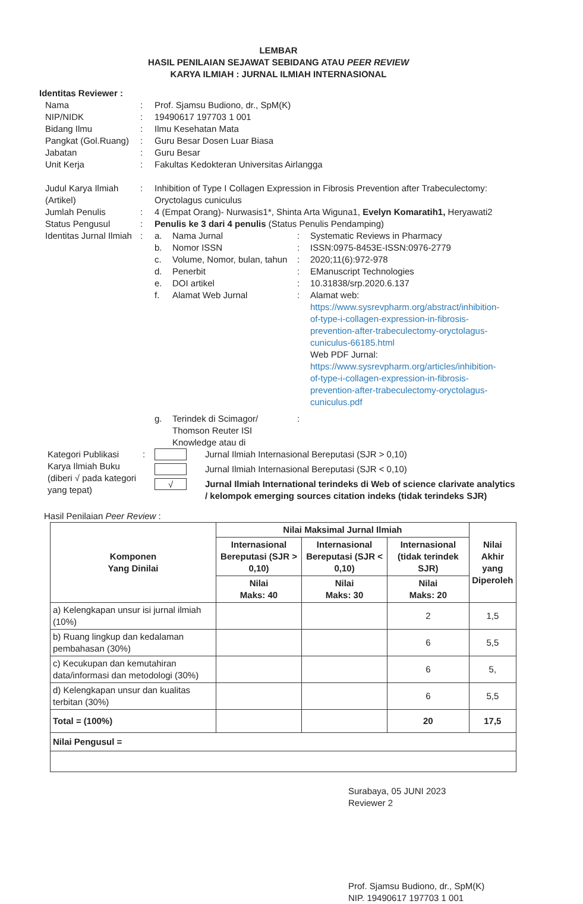LEMBAR
HASIL PENILAIAN SEJAWAT SEBIDANG ATAU PEER REVIEW
KARYA ILMIAH : JURNAL ILMIAH INTERNASIONAL
Identitas Reviewer :
| Nama | : | Prof. Sjamsu Budiono, dr., SpM(K) |
| NIP/NIDK | : | 19490617 197703 1 001 |
| Bidang Ilmu | : | Ilmu Kesehatan Mata |
| Pangkat (Gol.Ruang) | : | Guru Besar Dosen Luar Biasa |
| Jabatan | : | Guru Besar |
| Unit Kerja | : | Fakultas Kedokteran Universitas Airlangga |
| Judul Karya Ilmiah (Artikel) | : | Inhibition of Type I Collagen Expression in Fibrosis Prevention after Trabeculectomy: Oryctolagus cuniculus | | | |
| Jumlah Penulis | : | 4 (Empat Orang)- Nurwasis1*, Shinta Arta Wiguna1, Evelyn Komaratih1, Heryawati2 | | | |
| Status Pengusul | : | Penulis ke 3 dari 4 penulis (Status Penulis Pendamping) | | | |
| Identitas Jurnal Ilmiah | : | a. | Nama Jurnal | : | Systematic Reviews in Pharmacy |
| | | b. | Nomor ISSN | : | ISSN:0975-8453E-ISSN:0976-2779 |
| | | c. | Volume, Nomor, bulan, tahun | : | 2020;11(6):972-978 |
| | | d. | Penerbit | : | EManuscript Technologies |
| | | e. | DOI artikel | : | 10.31838/srp.2020.6.137 |
| | | f. | Alamat Web Jurnal | : | Alamat web: https://www.sysrevpharm.org/abstract/inhibition-of-type-i-collagen-expression-in-fibrosis-prevention-after-trabeculectomy-oryctolagus-cuniculus-66185.html Web PDF Jurnal: https://www.sysrevpharm.org/articles/inhibition-of-type-i-collagen-expression-in-fibrosis-prevention-after-trabeculectomy-oryctolagus-cuniculus.pdf |
| | | g. | Terindek di Scimagor/ Thomson Reuter ISI Knowledge atau di | : | |
| Kategori Publikasi Karya Ilmiah Buku (diberi √ pada kategori yang tepat) | : | | Jurnal Ilmiah Internasional Bereputasi (SJR > 0,10) |
| | | | Jurnal Ilmiah Internasional Bereputasi (SJR < 0,10) |
| | | √ | Jurnal Ilmiah International terindeks di Web of science clarivate analytics / kelompok emerging sources citation indeks (tidak terindeks SJR) |
Hasil Penilaian Peer Review :
| Komponen Yang Dinilai | Nilai Maksimal Jurnal Ilmiah | | | Nilai Akhir yang Diperoleh |
| --- | --- | --- | --- | --- |
| | Internasional Bereputasi (SJR > 0,10) | Internasional Bereputasi (SJR < 0,10) | Internasional (tidak terindek SJR) | |
| | Nilai Maks: 40 | Nilai Maks: 30 | Nilai Maks: 20 | |
| a) Kelengkapan unsur isi jurnal ilmiah (10%) | | | 2 | 1,5 |
| b) Ruang lingkup dan kedalaman pembahasan (30%) | | | 6 | 5,5 |
| c) Kecukupan dan kemutahiran data/informasi dan metodologi (30%) | | | 6 | 5, |
| d) Kelengkapan unsur dan kualitas terbitan (30%) | | | 6 | 5,5 |
| Total = (100%) | | | 20 | 17,5 |
| Nilai Pengusul = | | | | |
Surabaya, 05 JUNI 2023
Reviewer 2
Prof. Sjamsu Budiono, dr., SpM(K)
NIP. 19490617 197703 1 001